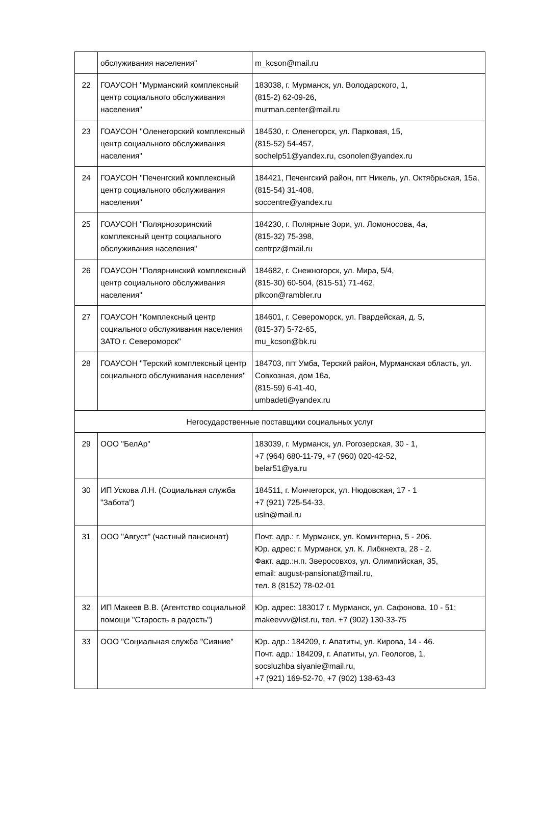| | обслуживания населения" | m_kcson@mail.ru |
| 22 | ГОАУСОН "Мурманский комплексный центр социального обслуживания населения" | 183038, г. Мурманск, ул. Володарского, 1, (815-2) 62-09-26, murman.center@mail.ru |
| 23 | ГОАУСОН "Оленегорский комплексный центр социального обслуживания населения" | 184530, г. Оленегорск, ул. Парковая, 15, (815-52) 54-457, sochelp51@yandex.ru, csonolen@yandex.ru |
| 24 | ГОАУСОН "Печенгский комплексный центр социального обслуживания населения" | 184421, Печенгский район, пгт Никель, ул. Октябрьская, 15а, (815-54) 31-408, soccentre@yandex.ru |
| 25 | ГОАУСОН "Полярнозоринский комплексный центр социального обслуживания населения" | 184230, г. Полярные Зори, ул. Ломоносова, 4а, (815-32) 75-398, centrpz@mail.ru |
| 26 | ГОАУСОН "Полярнинский комплексный центр социального обслуживания населения" | 184682, г. Снежногорск, ул. Мира, 5/4, (815-30) 60-504, (815-51) 71-462, plkcon@rambler.ru |
| 27 | ГОАУСОН "Комплексный центр социального обслуживания населения ЗАТО г. Североморск" | 184601, г. Североморск, ул. Гвардейская, д. 5, (815-37) 5-72-65, mu_kcson@bk.ru |
| 28 | ГОАУСОН "Терский комплексный центр социального обслуживания населения" | 184703, пгт Умба, Терский район, Мурманская область, ул. Совхозная, дом 16а, (815-59) 6-41-40, umbadeti@yandex.ru |
| Негосударственные поставщики социальных услуг | | |
| 29 | ООО "БелАр" | 183039, г. Мурманск, ул. Рогозерская, 30 - 1, +7 (964) 680-11-79, +7 (960) 020-42-52, belar51@ya.ru |
| 30 | ИП Ускова Л.Н. (Социальная служба "Забота") | 184511, г. Мончегорск, ул. Нюдовская, 17 - 1 +7 (921) 725-54-33, usln@mail.ru |
| 31 | ООО "Август" (частный пансионат) | Почт. адр.: г. Мурманск, ул. Коминтерна, 5 - 206. Юр. адрес: г. Мурманск, ул. К. Либкнехта, 28 - 2. Факт. адр.:н.п. Зверосовхоз, ул. Олимпийская, 35, email: august-pansionat@mail.ru, тел. 8 (8152) 78-02-01 |
| 32 | ИП Макеев В.В. (Агентство социальной помощи "Старость в радость") | Юр. адрес: 183017 г. Мурманск, ул. Сафонова, 10 - 51; makeevvv@list.ru, тел. +7 (902) 130-33-75 |
| 33 | ООО "Социальная служба "Сияние" | Юр. адр.: 184209, г. Апатиты, ул. Кирова, 14 - 46. Почт. адр.: 184209, г. Апатиты, ул. Геологов, 1, socsluzhba siyanie@mail.ru, +7 (921) 169-52-70, +7 (902) 138-63-43 |